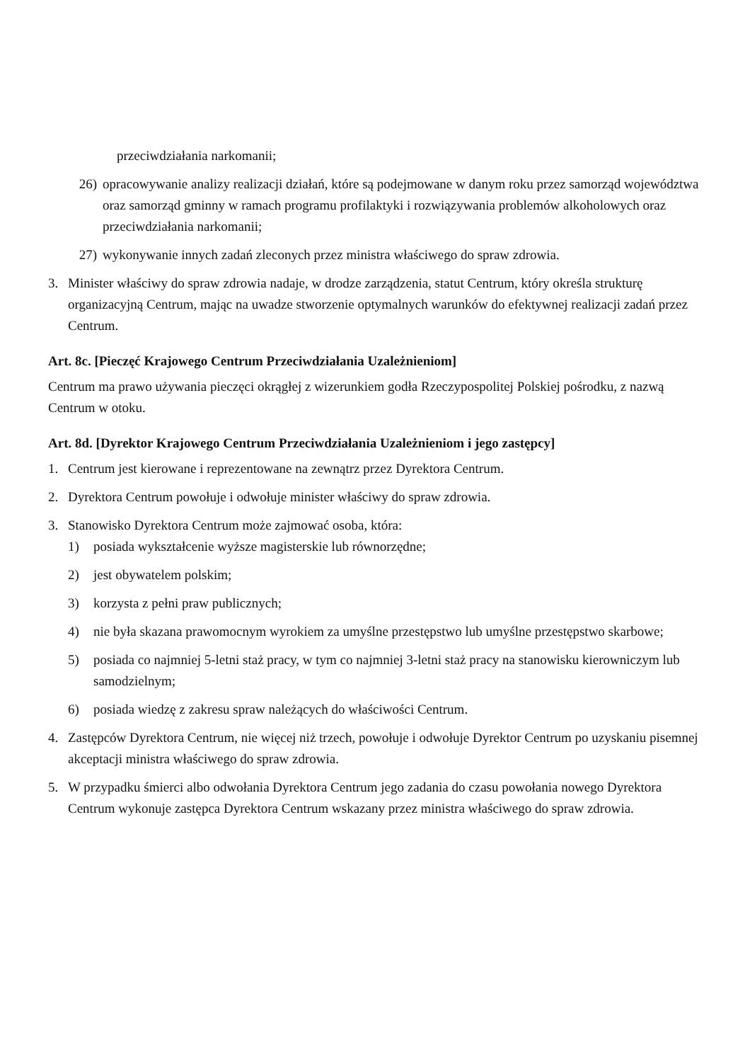przeciwdziałania narkomanii;
26) opracowywanie analizy realizacji działań, które są podejmowane w danym roku przez samorząd województwa oraz samorząd gminny w ramach programu profilaktyki i rozwiązywania problemów alkoholowych oraz przeciwdziałania narkomanii;
27) wykonywanie innych zadań zleconych przez ministra właściwego do spraw zdrowia.
3. Minister właściwy do spraw zdrowia nadaje, w drodze zarządzenia, statut Centrum, który określa strukturę organizacyjną Centrum, mając na uwadze stworzenie optymalnych warunków do efektywnej realizacji zadań przez Centrum.
Art. 8c. [Pieczęć Krajowego Centrum Przeciwdziałania Uzależnieniom]
Centrum ma prawo używania pieczęci okrągłej z wizerunkiem godła Rzeczypospolitej Polskiej pośrodku, z nazwą Centrum w otoku.
Art. 8d. [Dyrektor Krajowego Centrum Przeciwdziałania Uzależnieniom i jego zastępcy]
1. Centrum jest kierowane i reprezentowane na zewnątrz przez Dyrektora Centrum.
2. Dyrektora Centrum powołuje i odwołuje minister właściwy do spraw zdrowia.
3. Stanowisko Dyrektora Centrum może zajmować osoba, która:
1) posiada wykształcenie wyższe magisterskie lub równorzędne;
2) jest obywatelem polskim;
3) korzysta z pełni praw publicznych;
4) nie była skazana prawomocnym wyrokiem za umyślne przestępstwo lub umyślne przestępstwo skarbowe;
5) posiada co najmniej 5-letni staż pracy, w tym co najmniej 3-letni staż pracy na stanowisku kierowniczym lub samodzielnym;
6) posiada wiedzę z zakresu spraw należących do właściwości Centrum.
4. Zastępców Dyrektora Centrum, nie więcej niż trzech, powołuje i odwołuje Dyrektor Centrum po uzyskaniu pisemnej akceptacji ministra właściwego do spraw zdrowia.
5. W przypadku śmierci albo odwołania Dyrektora Centrum jego zadania do czasu powołania nowego Dyrektora Centrum wykonuje zastępca Dyrektora Centrum wskazany przez ministra właściwego do spraw zdrowia.